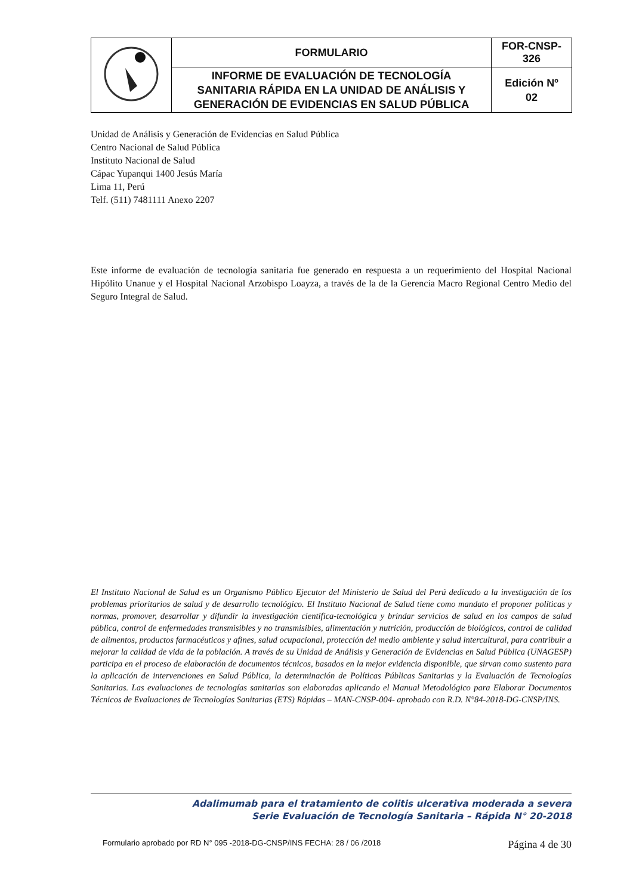| | FORMULARIO | FOR-CNSP- 326 |
| | INFORME DE EVALUACIÓN DE TECNOLOGÍA SANITARIA RÁPIDA EN LA UNIDAD DE ANÁLISIS Y GENERACIÓN DE EVIDENCIAS EN SALUD PÚBLICA | Edición Nº 02 |
Unidad de Análisis y Generación de Evidencias en Salud Pública
Centro Nacional de Salud Pública
Instituto Nacional de Salud
Cápac Yupanqui 1400 Jesús María
Lima 11, Perú
Telf. (511) 7481111 Anexo 2207
Este informe de evaluación de tecnología sanitaria fue generado en respuesta a un requerimiento del Hospital Nacional Hipólito Unanue y el Hospital Nacional Arzobispo Loayza, a través de la de la Gerencia Macro Regional Centro Medio del Seguro Integral de Salud.
El Instituto Nacional de Salud es un Organismo Público Ejecutor del Ministerio de Salud del Perú dedicado a la investigación de los problemas prioritarios de salud y de desarrollo tecnológico. El Instituto Nacional de Salud tiene como mandato el proponer políticas y normas, promover, desarrollar y difundir la investigación científica-tecnológica y brindar servicios de salud en los campos de salud pública, control de enfermedades transmisibles y no transmisibles, alimentación y nutrición, producción de biológicos, control de calidad de alimentos, productos farmacéuticos y afines, salud ocupacional, protección del medio ambiente y salud intercultural, para contribuir a mejorar la calidad de vida de la población. A través de su Unidad de Análisis y Generación de Evidencias en Salud Pública (UNAGESP) participa en el proceso de elaboración de documentos técnicos, basados en la mejor evidencia disponible, que sirvan como sustento para la aplicación de intervenciones en Salud Pública, la determinación de Políticas Públicas Sanitarias y la Evaluación de Tecnologías Sanitarias. Las evaluaciones de tecnologías sanitarias son elaboradas aplicando el Manual Metodológico para Elaborar Documentos Técnicos de Evaluaciones de Tecnologías Sanitarias (ETS) Rápidas – MAN-CNSP-004- aprobado con R.D. N°84-2018-DG-CNSP/INS.
Adalimumab para el tratamiento de colitis ulcerativa moderada a severa
Serie Evaluación de Tecnología Sanitaria – Rápida N° 20-2018
Formulario aprobado por RD N° 095 -2018-DG-CNSP/INS FECHA: 28 / 06 /2018 Página 4 de 30